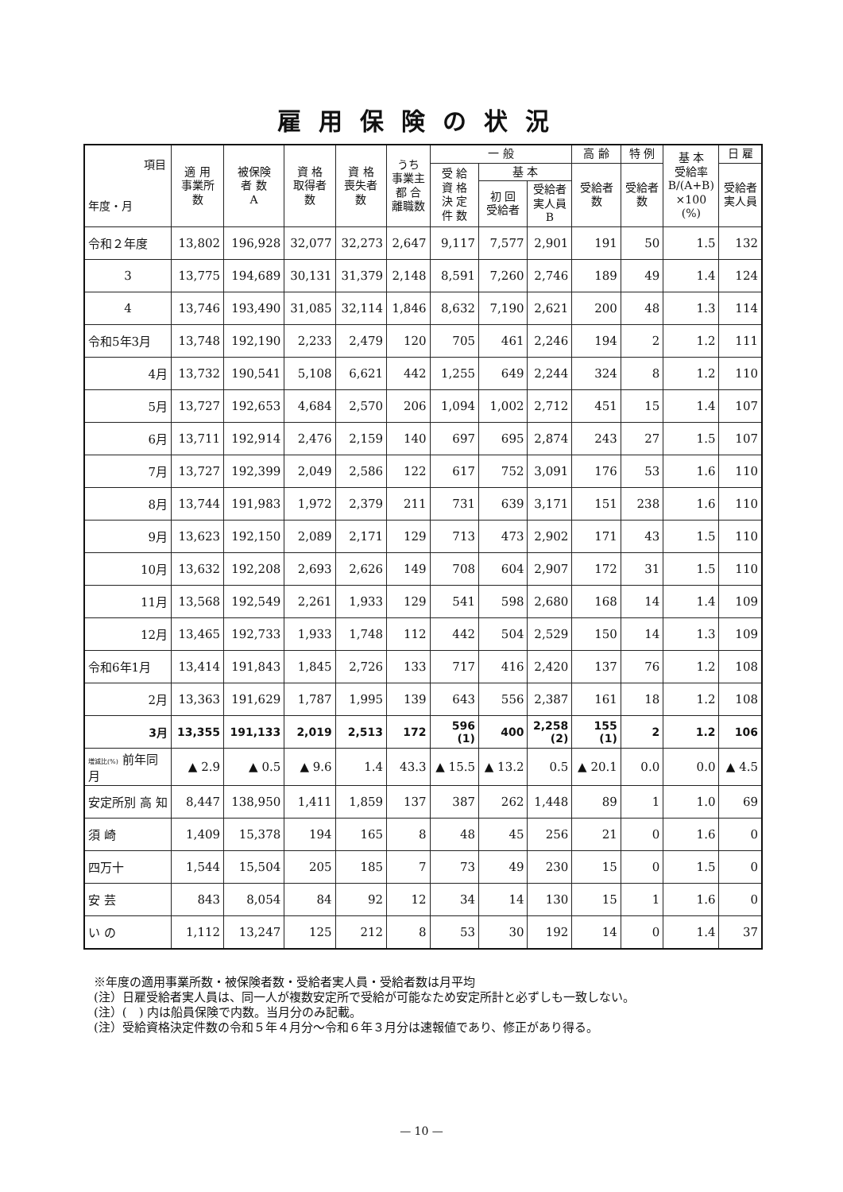雇用保険の状況
| 項目 年度・月 | 適 用 事業所 数 | 被保険 者 数 A | 資 格 取得者 数 | 資 格 喪失者 数 | うち 事業主 都 合 離職数 | 一 般 | | | 高 齢 | 特 例 | 基 本 受給率 B/(A+B) ×100 (%) | 日 雇 |
| --- | --- | --- | --- | --- | --- | --- | --- | --- | --- | --- | --- | --- |
| | | | | | | 受 給 資 格 決 定 件 数 | 基 本 | | 受給者 数 | 受給者 数 | | 受給者 実人員 |
| | | | | | | | 初 回 受給者 | 受給者 実人員 B | | | | |
| 令和２年度 | 13,802 | 196,928 | 32,077 | 32,273 | 2,647 | 9,117 | 7,577 | 2,901 | 191 | 50 | 1.5 | 132 |
| 3 | 13,775 | 194,689 | 30,131 | 31,379 | 2,148 | 8,591 | 7,260 | 2,746 | 189 | 49 | 1.4 | 124 |
| 4 | 13,746 | 193,490 | 31,085 | 32,114 | 1,846 | 8,632 | 7,190 | 2,621 | 200 | 48 | 1.3 | 114 |
| 令和5年3月 | 13,748 | 192,190 | 2,233 | 2,479 | 120 | 705 | 461 | 2,246 | 194 | 2 | 1.2 | 111 |
| 4月 | 13,732 | 190,541 | 5,108 | 6,621 | 442 | 1,255 | 649 | 2,244 | 324 | 8 | 1.2 | 110 |
| 5月 | 13,727 | 192,653 | 4,684 | 2,570 | 206 | 1,094 | 1,002 | 2,712 | 451 | 15 | 1.4 | 107 |
| 6月 | 13,711 | 192,914 | 2,476 | 2,159 | 140 | 697 | 695 | 2,874 | 243 | 27 | 1.5 | 107 |
| 7月 | 13,727 | 192,399 | 2,049 | 2,586 | 122 | 617 | 752 | 3,091 | 176 | 53 | 1.6 | 110 |
| 8月 | 13,744 | 191,983 | 1,972 | 2,379 | 211 | 731 | 639 | 3,171 | 151 | 238 | 1.6 | 110 |
| 9月 | 13,623 | 192,150 | 2,089 | 2,171 | 129 | 713 | 473 | 2,902 | 171 | 43 | 1.5 | 110 |
| 10月 | 13,632 | 192,208 | 2,693 | 2,626 | 149 | 708 | 604 | 2,907 | 172 | 31 | 1.5 | 110 |
| 11月 | 13,568 | 192,549 | 2,261 | 1,933 | 129 | 541 | 598 | 2,680 | 168 | 14 | 1.4 | 109 |
| 12月 | 13,465 | 192,733 | 1,933 | 1,748 | 112 | 442 | 504 | 2,529 | 150 | 14 | 1.3 | 109 |
| 令和6年1月 | 13,414 | 191,843 | 1,845 | 2,726 | 133 | 717 | 416 | 2,420 | 137 | 76 | 1.2 | 108 |
| 2月 | 13,363 | 191,629 | 1,787 | 1,995 | 139 | 643 | 556 | 2,387 | 161 | 18 | 1.2 | 108 |
| 3月 | 13,355 | 191,133 | 2,019 | 2,513 | 172 | 596 (1) | 400 | 2,258 (2) | 155 (1) | 2 | 1.2 | 106 |
| 増減比(%) 前年同月 | ▲ 2.9 | ▲ 0.5 | ▲ 9.6 | 1.4 | 43.3 | ▲ 15.5 | ▲ 13.2 | 0.5 | ▲ 20.1 | 0.0 | 0.0 | ▲ 4.5 |
| 安定所別 高 知 | 8,447 | 138,950 | 1,411 | 1,859 | 137 | 387 | 262 | 1,448 | 89 | 1 | 1.0 | 69 |
| 須 崎 | 1,409 | 15,378 | 194 | 165 | 8 | 48 | 45 | 256 | 21 | 0 | 1.6 | 0 |
| 四万十 | 1,544 | 15,504 | 205 | 185 | 7 | 73 | 49 | 230 | 15 | 0 | 1.5 | 0 |
| 安 芸 | 843 | 8,054 | 84 | 92 | 12 | 34 | 14 | 130 | 15 | 1 | 1.6 | 0 |
| い の | 1,112 | 13,247 | 125 | 212 | 8 | 53 | 30 | 192 | 14 | 0 | 1.4 | 37 |
※年度の適用事業所数・被保険者数・受給者実人員・受給者数は月平均
(注）日雇受給者実人員は、同一人が複数安定所で受給が可能なため安定所計と必ずしも一致しない。
(注）(　) 内は船員保険で内数。当月分のみ記載。
(注）受給資格決定件数の令和５年４月分〜令和６年３月分は速報値であり、修正があり得る。
— 10 —